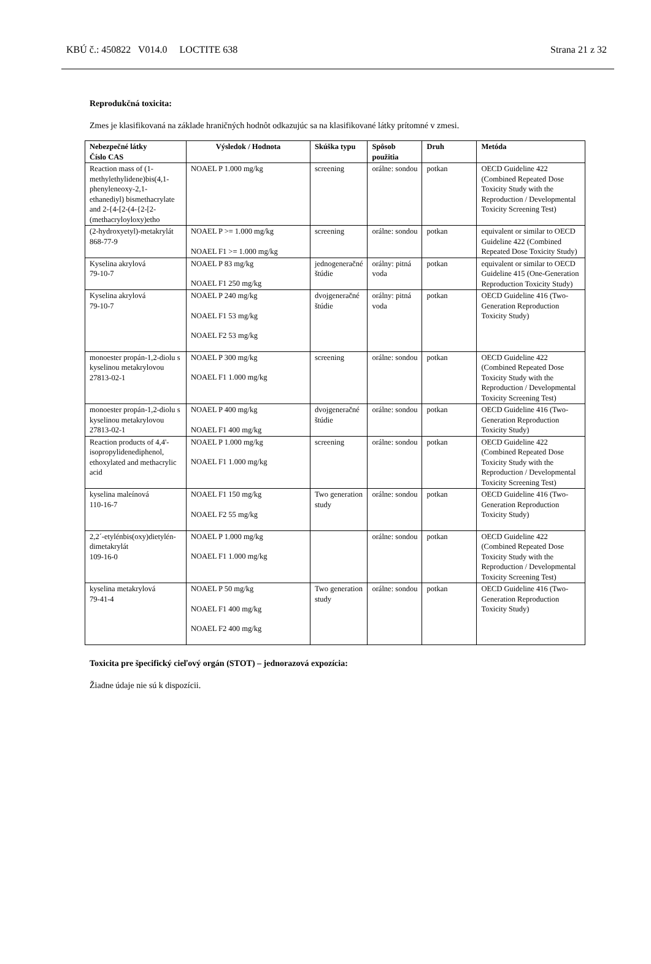KBÚ č.: 450822 V014.0 LOCTITE 638 Strana 21 z 32
Reprodukčná toxicita:
Zmes je klasifikovaná na základe hraničných hodnôt odkazujúc sa na klasifikované látky prítomné v zmesi.
| Nebezpečné látky Číslo CAS | Výsledok / Hodnota | Skúška typu | Spôsob použitia | Druh | Metóda |
| --- | --- | --- | --- | --- | --- |
| Reaction mass of (1-methylethylidene)bis(4,1-phenyleneoxy-2,1-ethanediyl) bismethacrylate and 2-{4-[2-(4-{2-[2-(methacryloyloxy)etho | NOAEL P 1.000 mg/kg | screening | orálne: sondou | potkan | OECD Guideline 422 (Combined Repeated Dose Toxicity Study with the Reproduction / Developmental Toxicity Screening Test) |
| (2-hydroxyetyl)-metakrylát 868-77-9 | NOAEL P >= 1.000 mg/kg NOAEL F1 >= 1.000 mg/kg | screening | orálne: sondou | potkan | equivalent or similar to OECD Guideline 422 (Combined Repeated Dose Toxicity Study) |
| Kyselina akrylová 79-10-7 | NOAEL P 83 mg/kg NOAEL F1 250 mg/kg | jednogeneračné štúdie | orálny: pitná voda | potkan | equivalent or similar to OECD Guideline 415 (One-Generation Reproduction Toxicity Study) |
| Kyselina akrylová 79-10-7 | NOAEL P 240 mg/kg NOAEL F1 53 mg/kg NOAEL F2 53 mg/kg | dvojgeneračné štúdie | orálny: pitná voda | potkan | OECD Guideline 416 (Two-Generation Reproduction Toxicity Study) |
| monoester propán-1,2-diolu s kyselinou metakrylovou 27813-02-1 | NOAEL P 300 mg/kg NOAEL F1 1.000 mg/kg | screening | orálne: sondou | potkan | OECD Guideline 422 (Combined Repeated Dose Toxicity Study with the Reproduction / Developmental Toxicity Screening Test) |
| monoester propán-1,2-diolu s kyselinou metakrylovou 27813-02-1 | NOAEL P 400 mg/kg NOAEL F1 400 mg/kg | dvojgeneračné štúdie | orálne: sondou | potkan | OECD Guideline 416 (Two-Generation Reproduction Toxicity Study) |
| Reaction products of 4,4'-isopropylidenediphenol, ethoxylated and methacrylic acid | NOAEL P 1.000 mg/kg NOAEL F1 1.000 mg/kg | screening | orálne: sondou | potkan | OECD Guideline 422 (Combined Repeated Dose Toxicity Study with the Reproduction / Developmental Toxicity Screening Test) |
| kyselina maleínová 110-16-7 | NOAEL F1 150 mg/kg NOAEL F2 55 mg/kg | Two generation study | orálne: sondou | potkan | OECD Guideline 416 (Two-Generation Reproduction Toxicity Study) |
| 2,2´-etylénbis(oxy)dietylén-dimetakrylát 109-16-0 | NOAEL P 1.000 mg/kg NOAEL F1 1.000 mg/kg | | orálne: sondou | potkan | OECD Guideline 422 (Combined Repeated Dose Toxicity Study with the Reproduction / Developmental Toxicity Screening Test) |
| kyselina metakrylová 79-41-4 | NOAEL P 50 mg/kg NOAEL F1 400 mg/kg NOAEL F2 400 mg/kg | Two generation study | orálne: sondou | potkan | OECD Guideline 416 (Two-Generation Reproduction Toxicity Study) |
Toxicita pre špecifický cieľový orgán (STOT) – jednorazová expozícia:
Žiadne údaje nie sú k dispozícii.